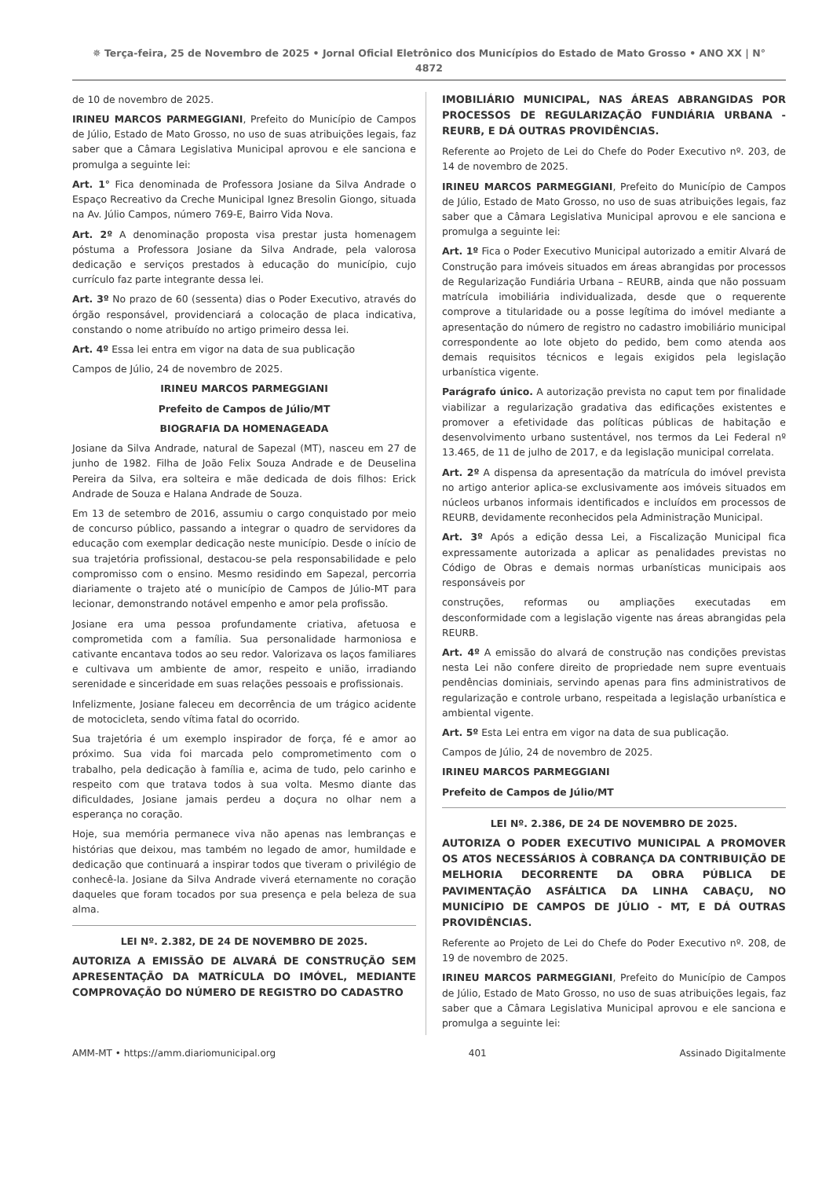✵ Terça-feira, 25 de Novembro de 2025 • Jornal Oficial Eletrônico dos Municípios do Estado de Mato Grosso • ANO XX | N°
4872
de 10 de novembro de 2025.
IRINEU MARCOS PARMEGGIANI, Prefeito do Município de Campos de Júlio, Estado de Mato Grosso, no uso de suas atribuições legais, faz saber que a Câmara Legislativa Municipal aprovou e ele sanciona e promulga a seguinte lei:
Art. 1° Fica denominada de Professora Josiane da Silva Andrade o Espaço Recreativo da Creche Municipal Ignez Bresolin Giongo, situada na Av. Júlio Campos, número 769-E, Bairro Vida Nova.
Art. 2º A denominação proposta visa prestar justa homenagem póstuma a Professora Josiane da Silva Andrade, pela valorosa dedicação e serviços prestados à educação do município, cujo currículo faz parte integrante dessa lei.
Art. 3º No prazo de 60 (sessenta) dias o Poder Executivo, através do órgão responsável, providenciará a colocação de placa indicativa, constando o nome atribuído no artigo primeiro dessa lei.
Art. 4º Essa lei entra em vigor na data de sua publicação
Campos de Júlio, 24 de novembro de 2025.
IRINEU MARCOS PARMEGGIANI
Prefeito de Campos de Júlio/MT
BIOGRAFIA DA HOMENAGEADA
Josiane da Silva Andrade, natural de Sapezal (MT), nasceu em 27 de junho de 1982. Filha de João Felix Souza Andrade e de Deuselina Pereira da Silva, era solteira e mãe dedicada de dois filhos: Erick Andrade de Souza e Halana Andrade de Souza.
Em 13 de setembro de 2016, assumiu o cargo conquistado por meio de concurso público, passando a integrar o quadro de servidores da educação com exemplar dedicação neste município. Desde o início de sua trajetória profissional, destacou-se pela responsabilidade e pelo compromisso com o ensino. Mesmo residindo em Sapezal, percorria diariamente o trajeto até o município de Campos de Júlio-MT para lecionar, demonstrando notável empenho e amor pela profissão.
Josiane era uma pessoa profundamente criativa, afetuosa e comprometida com a família. Sua personalidade harmoniosa e cativante encantava todos ao seu redor. Valorizava os laços familiares e cultivava um ambiente de amor, respeito e união, irradiando serenidade e sinceridade em suas relações pessoais e profissionais.
Infelizmente, Josiane faleceu em decorrência de um trágico acidente de motocicleta, sendo vítima fatal do ocorrido.
Sua trajetória é um exemplo inspirador de força, fé e amor ao próximo. Sua vida foi marcada pelo comprometimento com o trabalho, pela dedicação à família e, acima de tudo, pelo carinho e respeito com que tratava todos à sua volta. Mesmo diante das dificuldades, Josiane jamais perdeu a doçura no olhar nem a esperança no coração.
Hoje, sua memória permanece viva não apenas nas lembranças e histórias que deixou, mas também no legado de amor, humildade e dedicação que continuará a inspirar todos que tiveram o privilégio de conhecê-la. Josiane da Silva Andrade viverá eternamente no coração daqueles que foram tocados por sua presença e pela beleza de sua alma.
LEI Nº. 2.382, DE 24 DE NOVEMBRO DE 2025.
AUTORIZA A EMISSÃO DE ALVARÁ DE CONSTRUÇÃO SEM APRESENTAÇÃO DA MATRÍCULA DO IMÓVEL, MEDIANTE COMPROVAÇÃO DO NÚMERO DE REGISTRO DO CADASTRO
IMOBILIÁRIO MUNICIPAL, NAS ÁREAS ABRANGIDAS POR PROCESSOS DE REGULARIZAÇÃO FUNDIÁRIA URBANA - REURB, E DÁ OUTRAS PROVIDÊNCIAS.
Referente ao Projeto de Lei do Chefe do Poder Executivo nº. 203, de 14 de novembro de 2025.
IRINEU MARCOS PARMEGGIANI, Prefeito do Município de Campos de Júlio, Estado de Mato Grosso, no uso de suas atribuições legais, faz saber que a Câmara Legislativa Municipal aprovou e ele sanciona e promulga a seguinte lei:
Art. 1º Fica o Poder Executivo Municipal autorizado a emitir Alvará de Construção para imóveis situados em áreas abrangidas por processos de Regularização Fundiária Urbana – REURB, ainda que não possuam matrícula imobiliária individualizada, desde que o requerente comprove a titularidade ou a posse legítima do imóvel mediante a apresentação do número de registro no cadastro imobiliário municipal correspondente ao lote objeto do pedido, bem como atenda aos demais requisitos técnicos e legais exigidos pela legislação urbanística vigente.
Parágrafo único. A autorização prevista no caput tem por finalidade viabilizar a regularização gradativa das edificações existentes e promover a efetividade das políticas públicas de habitação e desenvolvimento urbano sustentável, nos termos da Lei Federal nº 13.465, de 11 de julho de 2017, e da legislação municipal correlata.
Art. 2º A dispensa da apresentação da matrícula do imóvel prevista no artigo anterior aplica-se exclusivamente aos imóveis situados em núcleos urbanos informais identificados e incluídos em processos de REURB, devidamente reconhecidos pela Administração Municipal.
Art. 3º Após a edição dessa Lei, a Fiscalização Municipal fica expressamente autorizada a aplicar as penalidades previstas no Código de Obras e demais normas urbanísticas municipais aos responsáveis por
construções, reformas ou ampliações executadas em desconformidade com a legislação vigente nas áreas abrangidas pela REURB.
Art. 4º A emissão do alvará de construção nas condições previstas nesta Lei não confere direito de propriedade nem supre eventuais pendências dominiais, servindo apenas para fins administrativos de regularização e controle urbano, respeitada a legislação urbanística e ambiental vigente.
Art. 5º Esta Lei entra em vigor na data de sua publicação.
Campos de Júlio, 24 de novembro de 2025.
IRINEU MARCOS PARMEGGIANI
Prefeito de Campos de Júlio/MT
LEI Nº. 2.386, DE 24 DE NOVEMBRO DE 2025.
AUTORIZA O PODER EXECUTIVO MUNICIPAL A PROMOVER OS ATOS NECESSÁRIOS À COBRANÇA DA CONTRIBUIÇÃO DE MELHORIA DECORRENTE DA OBRA PÚBLICA DE PAVIMENTAÇÃO ASFÁLTICA DA LINHA CABAÇU, NO MUNICÍPIO DE CAMPOS DE JÚLIO - MT, E DÁ OUTRAS PROVIDÊNCIAS.
Referente ao Projeto de Lei do Chefe do Poder Executivo nº. 208, de 19 de novembro de 2025.
IRINEU MARCOS PARMEGGIANI, Prefeito do Município de Campos de Júlio, Estado de Mato Grosso, no uso de suas atribuições legais, faz saber que a Câmara Legislativa Municipal aprovou e ele sanciona e promulga a seguinte lei:
AMM-MT • https://amm.diariomunicipal.org 401 Assinado Digitalmente